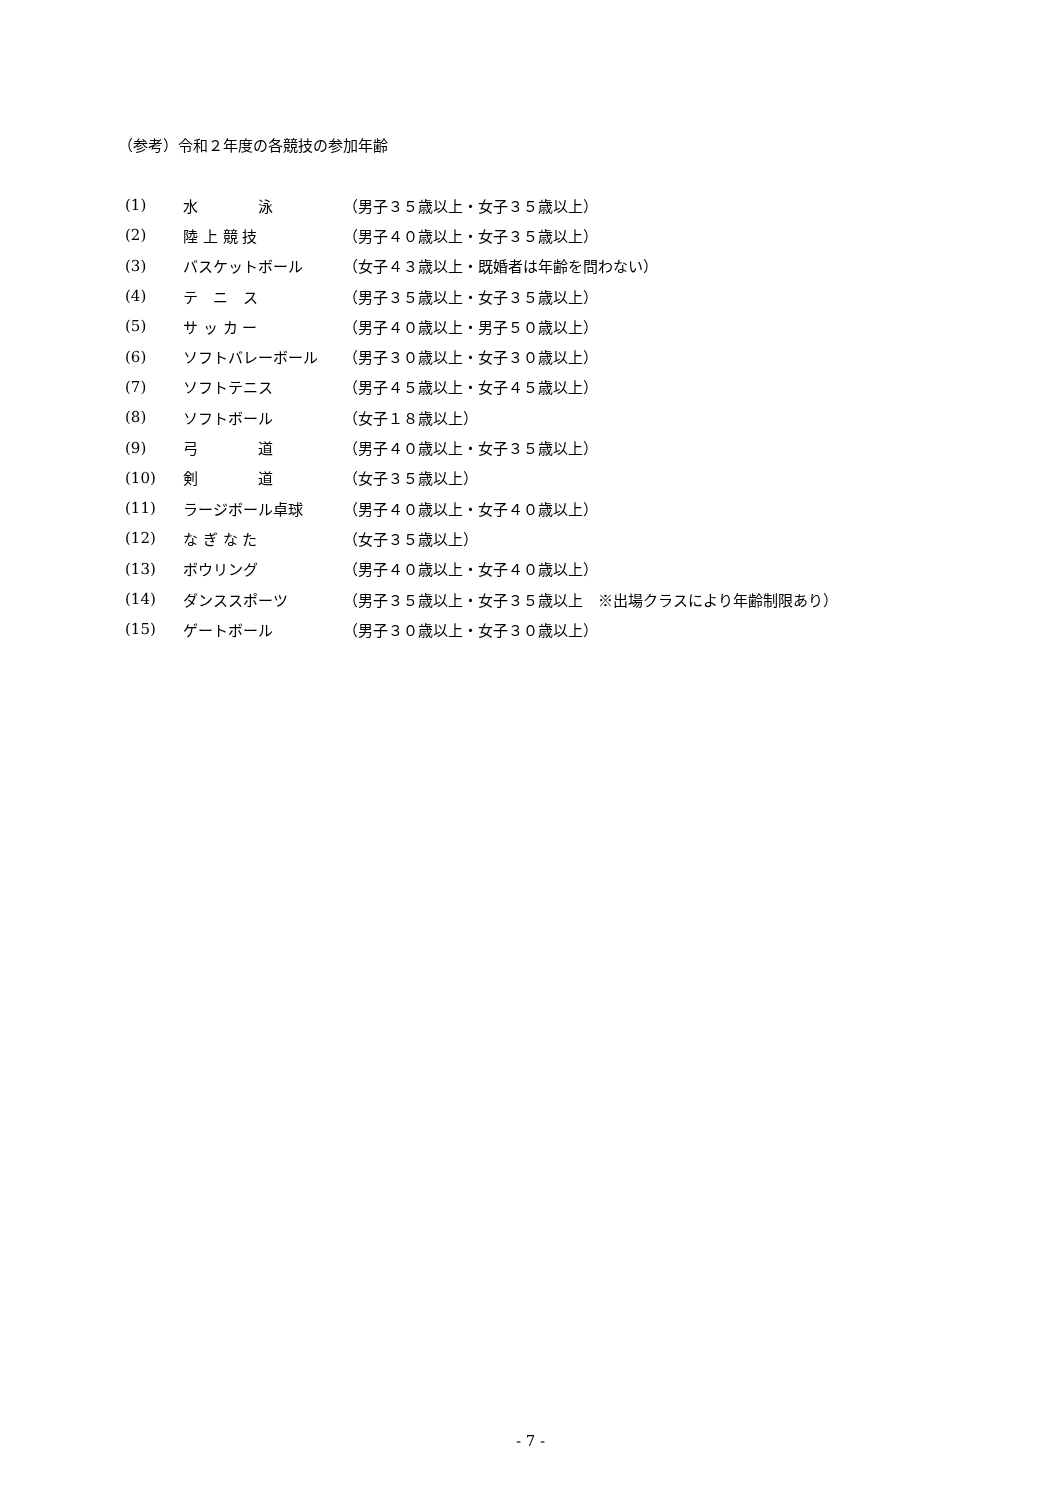（参考）令和２年度の各競技の参加年齢
| (1) | 水 泳 | （男子３５歳以上・女子３５歳以上） |
| (2) | 陸 上 競 技 | （男子４０歳以上・女子３５歳以上） |
| (3) | バスケットボール | （女子４３歳以上・既婚者は年齢を問わない） |
| (4) | テ ニ ス | （男子３５歳以上・女子３５歳以上） |
| (5) | サ ッ カ ー | （男子４０歳以上・男子５０歳以上） |
| (6) | ソフトバレーボール | （男子３０歳以上・女子３０歳以上） |
| (7) | ソフトテニス | （男子４５歳以上・女子４５歳以上） |
| (8) | ソフトボール | （女子１８歳以上） |
| (9) | 弓 道 | （男子４０歳以上・女子３５歳以上） |
| (10) | 剣 道 | （女子３５歳以上） |
| (11) | ラージボール卓球 | （男子４０歳以上・女子４０歳以上） |
| (12) | な ぎ な た | （女子３５歳以上） |
| (13) | ボウリング | （男子４０歳以上・女子４０歳以上） |
| (14) | ダンススポーツ | （男子３５歳以上・女子３５歳以上 ※出場クラスにより年齢制限あり） |
| (15) | ゲートボール | （男子３０歳以上・女子３０歳以上） |
- 7 -